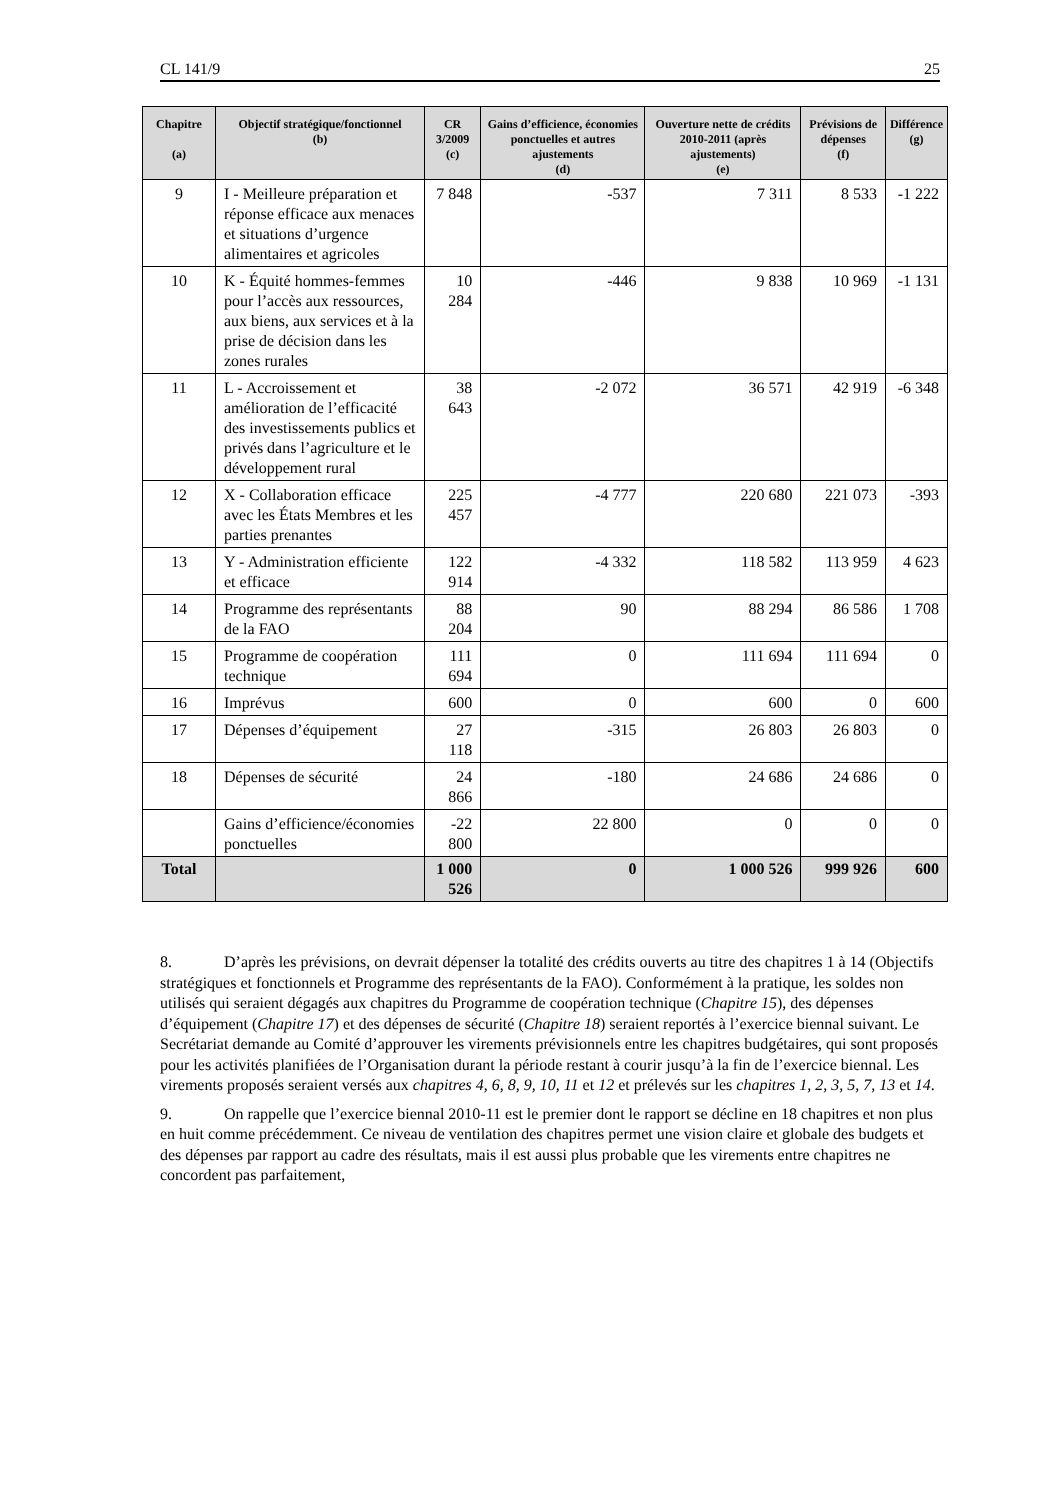CL 141/9 25
| Chapitre (a) | Objectif stratégique/fonctionnel (b) | CR 3/2009 (c) | Gains d’efficience, économies ponctuelles et autres ajustements (d) | Ouverture nette de crédits 2010-2011 (après ajustements) (e) | Prévisions de dépenses (f) | Différence (g) |
| --- | --- | --- | --- | --- | --- | --- |
| 9 | I - Meilleure préparation et réponse efficace aux menaces et situations d’urgence alimentaires et agricoles | 7 848 | -537 | 7 311 | 8 533 | -1 222 |
| 10 | K - Équité hommes-femmes pour l’accès aux ressources, aux biens, aux services et à la prise de décision dans les zones rurales | 10 284 | -446 | 9 838 | 10 969 | -1 131 |
| 11 | L - Accroissement et amélioration de l’efficacité des investissements publics et privés dans l’agriculture et le développement rural | 38 643 | -2 072 | 36 571 | 42 919 | -6 348 |
| 12 | X - Collaboration efficace avec les États Membres et les parties prenantes | 225 457 | -4 777 | 220 680 | 221 073 | -393 |
| 13 | Y - Administration efficiente et efficace | 122 914 | -4 332 | 118 582 | 113 959 | 4 623 |
| 14 | Programme des représentants de la FAO | 88 204 | 90 | 88 294 | 86 586 | 1 708 |
| 15 | Programme de coopération technique | 111 694 | 0 | 111 694 | 111 694 | 0 |
| 16 | Imprévus | 600 | 0 | 600 | 0 | 600 |
| 17 | Dépenses d’équipement | 27 118 | -315 | 26 803 | 26 803 | 0 |
| 18 | Dépenses de sécurité | 24 866 | -180 | 24 686 | 24 686 | 0 |
| | Gains d’efficience/économies ponctuelles | -22 800 | 22 800 | 0 | 0 | 0 |
| Total | | 1 000 526 | 0 | 1 000 526 | 999 926 | 600 |
8. D’après les prévisions, on devrait dépenser la totalité des crédits ouverts au titre des chapitres 1 à 14 (Objectifs stratégiques et fonctionnels et Programme des représentants de la FAO). Conformément à la pratique, les soldes non utilisés qui seraient dégagés aux chapitres du Programme de coopération technique (Chapitre 15), des dépenses d’équipement (Chapitre 17) et des dépenses de sécurité (Chapitre 18) seraient reportés à l’exercice biennal suivant. Le Secrétariat demande au Comité d’approuver les virements prévisionnels entre les chapitres budgétaires, qui sont proposés pour les activités planifiées de l’Organisation durant la période restant à courir jusqu’à la fin de l’exercice biennal. Les virements proposés seraient versés aux chapitres 4, 6, 8, 9, 10, 11 et 12 et prélevés sur les chapitres 1, 2, 3, 5, 7, 13 et 14.
9. On rappelle que l’exercice biennal 2010-11 est le premier dont le rapport se décline en 18 chapitres et non plus en huit comme précédemment. Ce niveau de ventilation des chapitres permet une vision claire et globale des budgets et des dépenses par rapport au cadre des résultats, mais il est aussi plus probable que les virements entre chapitres ne concordent pas parfaitement,